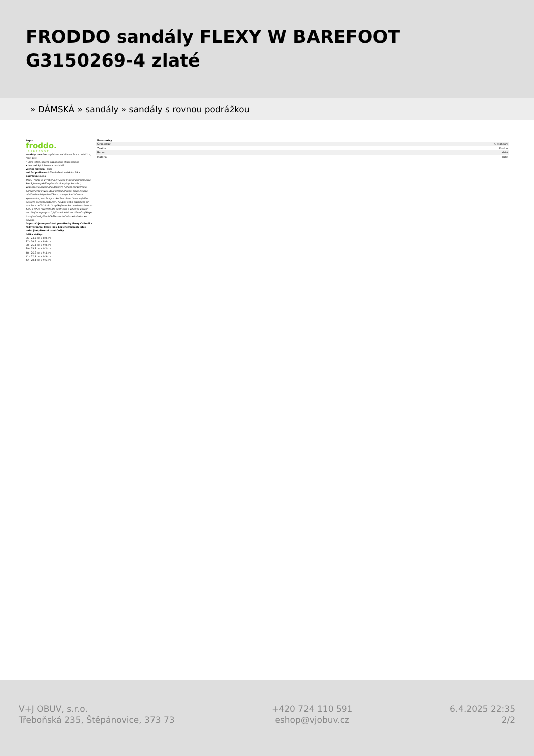FRODDO sandály FLEXY W BAREFOOT G3150269-4 zlaté
» DÁMSKÁ » sandály » sandály s rovnou podrážkou
Popis
froddo.
BAREFOOT
sandály barefoot s páskem na Vibram 6mm podrážce, mezi prst
• ultra lehké, pružné,napodobují chůzi naboso
• bez toxických barev a pesticidů
vrchní materiál: kůže
vnitřní podšívka: kůže- kožená měkká stélka
podrážka: guma
Obuv Froddo je vyrobena z vysoce kvalitní přírodní kůže, která je evropského původu. Poskytuje komfort, vzdušnost a napomáhá dětským nohám zdravému a přirozenému vývoji.Stálý vzhled přírodní kůže získáte ošetřením vlhkým hadříkem, suchým kartáčem a speciálními prostředky k ošetření obuvi.Obuv nejdříve očistěte suchým kartáčem, houbou nebo hadříkem od prachu a nečistot. Po té aplikujte tenkou vrstvu krému na boty a lehce rozetřete.Do deštivého a vlhkého počasí používejte impregnaci. Její pravidelné používání zajišťuje trvalý vzhled přírodní kůže a brání vlhkosti dostat se dovnitř.
Doporučujeme používat prostředky firmy Collonil z řady Organic, které jsou bez chemických látek nebo jiné přírodní prostředky
Délka stélky:
36 - 24,0 cm x 8,0 cm
37 - 24,6 cm x 8,6 cm
38 - 25,1 cm x 9,0 cm
39 - 25,8 cm x 9,2 cm
40 - 26,6 cm x 9,4 cm
41 - 27,5 cm x 9,5 cm
42 - 28,4 cm x 9,6 cm
Parametry
| Šířka obuvi | G-standart |
| Značka | Froddo |
| Barva | zlatá |
| Materiál | kůže |
V+J OBUV, s.r.o.
Třeboňská 235, Štěpánovice, 373 73
+420 724 110 591
eshop@vjobuv.cz
6.4.2025 22:35
2/2